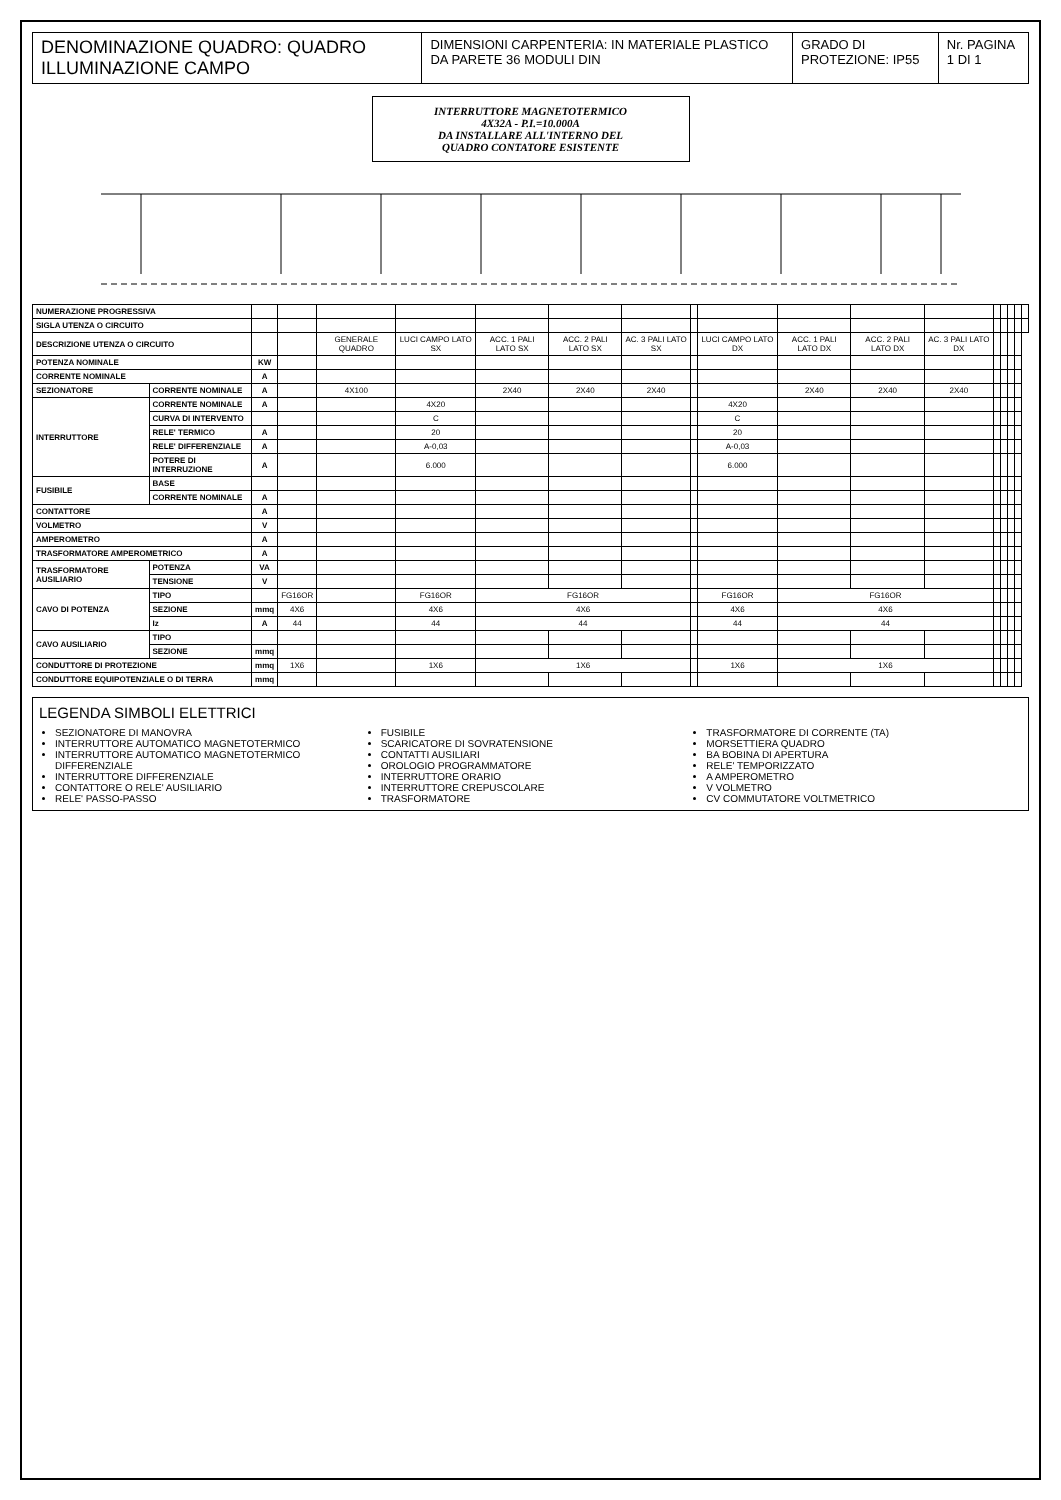DENOMINAZIONE QUADRO: QUADRO ILLUMINAZIONE CAMPO
DIMENSIONI CARPENTERIA: IN MATERIALE PLASTICO DA PARETE 36 MODULI DIN
GRADO DI PROTEZIONE: IP55 Nr. PAGINA 1 DI 1
INTERRUTTORE MAGNETOTERMICO
4X32A - P.I.=10.000A
DA INSTALLARE ALL'INTERNO DEL
QUADRO CONTATORE ESISTENTE
| NUMERAZIONE PROGRESSIVA | | | | | | | | | | | | | | | | | | |
| SIGLA UTENZA O CIRCUITO | | | | | | | | | | | | | | | | | | |
| DESCRIZIONE UTENZA O CIRCUITO | | | | GENERALE QUADRO | LUCI CAMPO LATO SX | ACC. 1 PALI LATO SX | ACC. 2 PALI LATO SX | AC. 3 PALI LATO SX | | LUCI CAMPO LATO DX | ACC. 1 PALI LATO DX | ACC. 2 PALI LATO DX | AC. 3 PALI LATO DX | | | | | |
| POTENZA NOMINALE | | KW | | | | | | | | | | | | | | | | |
| CORRENTE NOMINALE | | A | | | | | | | | | | | | | | | | |
| SEZIONATORE | CORRENTE NOMINALE | A | | 4X100 | | 2X40 | 2X40 | 2X40 | | | 2X40 | 2X40 | 2X40 | | | | | |
| INTERRUTTORE | CORRENTE NOMINALE | A | | | 4X20 | | | | | 4X20 | | | | | | | | |
| | CURVA DI INTERVENTO | | | | C | | | | | C | | | | | | | | |
| | RELE' TERMICO | A | | | 20 | | | | | 20 | | | | | | | | |
| | RELE' DIFFERENZIALE | A | | | A-0,03 | | | | | A-0,03 | | | | | | | | |
| | POTERE DI INTERRUZIONE | A | | | 6.000 | | | | | 6.000 | | | | | | | | |
| FUSIBILE | BASE | | | | | | | | | | | | | | | | | |
| | CORRENTE NOMINALE | A | | | | | | | | | | | | | | | | |
| CONTATTORE | | A | | | | | | | | | | | | | | | | |
| VOLMETRO | | V | | | | | | | | | | | | | | | | |
| AMPEROMETRO | | A | | | | | | | | | | | | | | | | |
| TRASFORMATORE AMPEROMETRICO | | A | | | | | | | | | | | | | | | | |
| TRASFORMATORE AUSILIARIO | POTENZA | VA | | | | | | | | | | | | | | | | |
| | TENSIONE | V | | | | | | | | | | | | | | | | |
| CAVO DI POTENZA | TIPO | | FG16OR | | FG16OR | FG16OR | | | | FG16OR | FG16OR | | | | | | | |
| | SEZIONE | mmq | 4X6 | | 4X6 | 4X6 | | | | 4X6 | 4X6 | | | | | | | |
| | Iz | A | 44 | | 44 | 44 | | | | 44 | 44 | | | | | | | |
| CAVO AUSILIARIO | TIPO | | | | | | | | | | | | | | | | | |
| | SEZIONE | mmq | | | | | | | | | | | | | | | | |
| CONDUTTORE DI PROTEZIONE | | mmq | 1X6 | | 1X6 | 1X6 | | | | 1X6 | 1X6 | | | | | | | |
| CONDUTTORE EQUIPOTENZIALE O DI TERRA | | mmq | | | | | | | | | | | | | | | | |
LEGENDA SIMBOLI ELETTRICI
SEZIONATORE DI MANOVRA
INTERRUTTORE AUTOMATICO MAGNETOTERMICO
INTERRUTTORE AUTOMATICO MAGNETOTERMICO DIFFERENZIALE
INTERRUTTORE DIFFERENZIALE
CONTATTORE O RELE' AUSILIARIO
RELE' PASSO-PASSO
FUSIBILE
SCARICATORE DI SOVRATENSIONE
CONTATTI AUSILIARI
OROLOGIO PROGRAMMATORE
INTERRUTTORE ORARIO
INTERRUTTORE CREPUSCOLARE
TRASFORMATORE
TRASFORMATORE DI CORRENTE (TA)
MORSETTIERA QUADRO
BA BOBINA DI APERTURA
RELE' TEMPORIZZATO
A AMPEROMETRO
V VOLMETRO
CV COMMUTATORE VOLTMETRICO